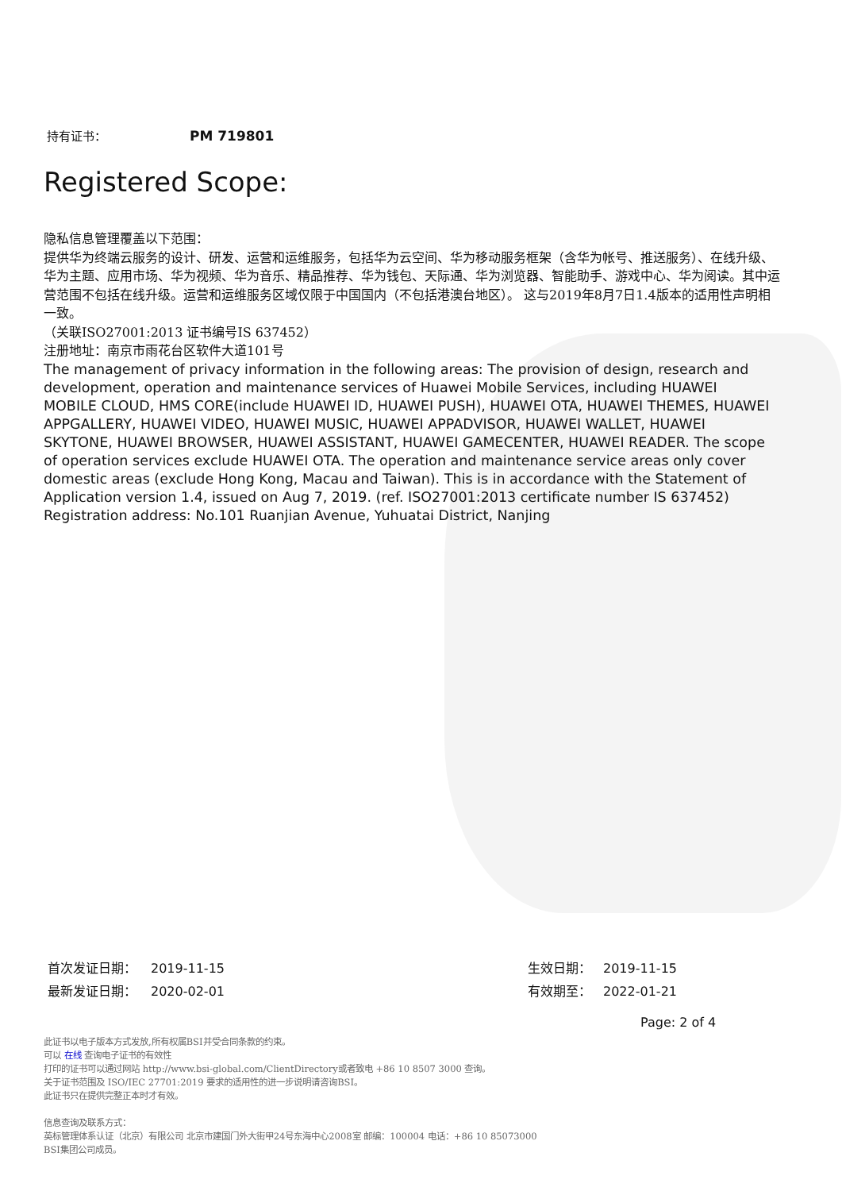持有证书： PM 719801
Registered Scope:
隐私信息管理覆盖以下范围：
提供华为终端云服务的设计、研发、运营和运维服务，包括华为云空间、华为移动服务框架（含华为帐号、推送服务）、在线升级、华为主题、应用市场、华为视频、华为音乐、精品推荐、华为钱包、天际通、华为浏览器、智能助手、游戏中心、华为阅读。其中运营范围不包括在线升级。运营和运维服务区域仅限于中国国内（不包括港澳台地区）。 这与2019年8月7日1.4版本的适用性声明相一致。
（关联ISO27001:2013 证书编号IS 637452）
注册地址：南京市雨花台区软件大道101号
The management of privacy information in the following areas: The provision of design, research and development, operation and maintenance services of Huawei Mobile Services, including HUAWEI MOBILE CLOUD, HMS CORE(include HUAWEI ID, HUAWEI PUSH), HUAWEI OTA, HUAWEI THEMES, HUAWEI APPGALLERY, HUAWEI VIDEO, HUAWEI MUSIC, HUAWEI APPADVISOR, HUAWEI WALLET, HUAWEI SKYTONE, HUAWEI BROWSER, HUAWEI ASSISTANT, HUAWEI GAMECENTER, HUAWEI READER. The scope of operation services exclude HUAWEI OTA. The operation and maintenance service areas only cover domestic areas (exclude Hong Kong, Macau and Taiwan). This is in accordance with the Statement of Application version 1.4, issued on Aug 7, 2019. (ref. ISO27001:2013 certificate number IS 637452)
Registration address: No.101 Ruanjian Avenue, Yuhuatai District, Nanjing
首次发证日期： 2019-11-15
最新发证日期： 2020-02-01
生效日期： 2019-11-15
有效期至： 2022-01-21
Page: 2 of 4
此证书以电子版本方式发放,所有权属BSI并受合同条款的约束。
可以 在线 查询电子证书的有效性
打印的证书可以通过网站 http://www.bsi-global.com/ClientDirectory或者致电 +86 10 8507 3000 查询。
关于证书范围及 ISO/IEC 27701:2019 要求的适用性的进一步说明请咨询BSI。
此证书只在提供完整正本时才有效。
信息查询及联系方式：
英标管理体系认证（北京）有限公司 北京市建国门外大街甲24号东海中心2008室 邮编：100004 电话：+86 10 85073000
BSI集团公司成员。